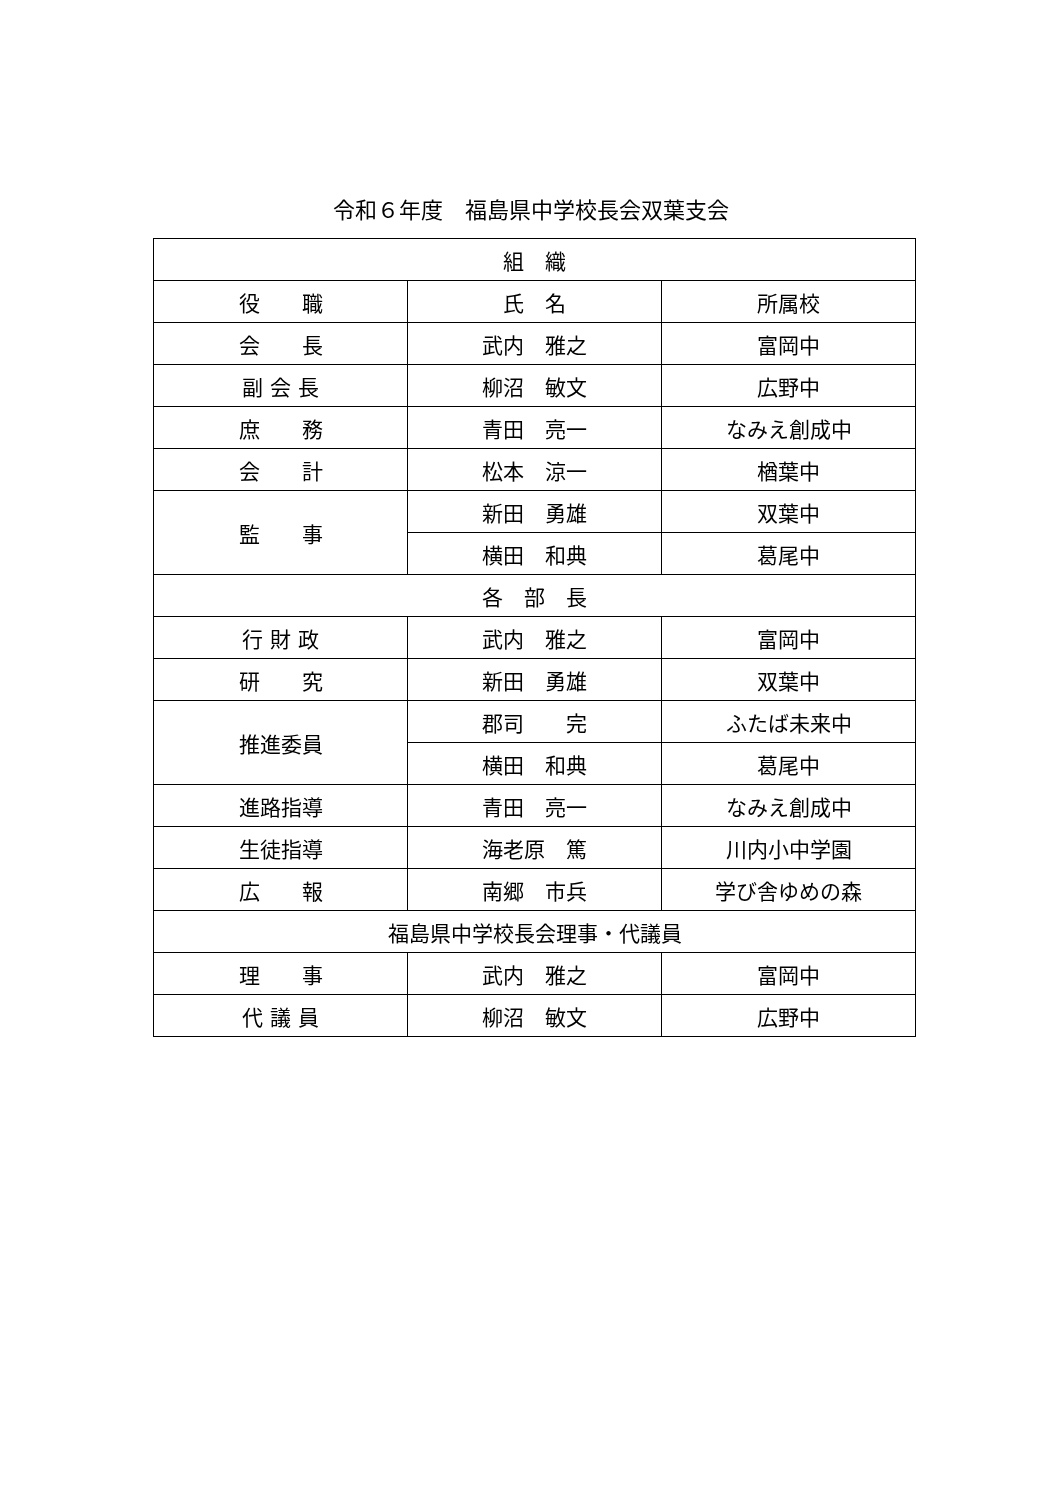令和６年度　福島県中学校長会双葉支会
| 組 織 | | |
| --- | --- | --- |
| 役 職 | 氏 名 | 所属校 |
| 会 長 | 武内 雅之 | 富岡中 |
| 副 会 長 | 柳沼 敏文 | 広野中 |
| 庶 務 | 青田 亮一 | なみえ創成中 |
| 会 計 | 松本 涼一 | 楢葉中 |
| 監 事 | 新田 勇雄 | 双葉中 |
| | 横田 和典 | 葛尾中 |
| 各 部 長 | | |
| 行 財 政 | 武内 雅之 | 富岡中 |
| 研 究 | 新田 勇雄 | 双葉中 |
| 推進委員 | 郡司 完 | ふたば未来中 |
| | 横田 和典 | 葛尾中 |
| 進路指導 | 青田 亮一 | なみえ創成中 |
| 生徒指導 | 海老原 篤 | 川内小中学園 |
| 広 報 | 南郷 市兵 | 学び舎ゆめの森 |
| 福島県中学校長会理事・代議員 | | |
| 理 事 | 武内 雅之 | 富岡中 |
| 代 議 員 | 柳沼 敏文 | 広野中 |